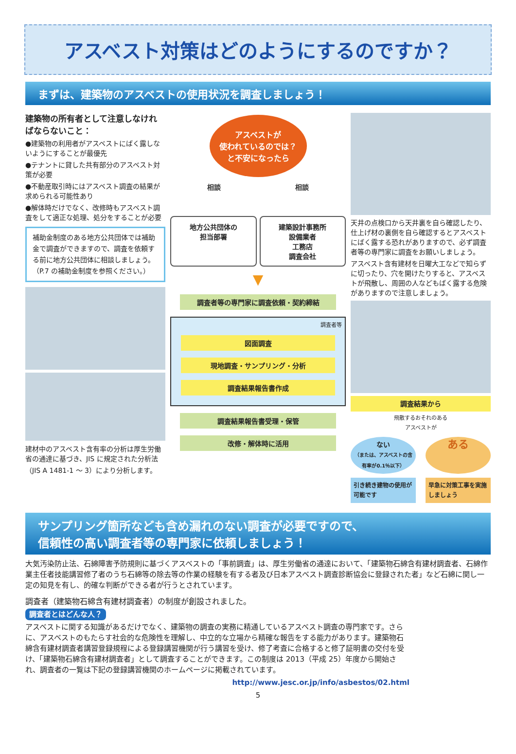アスベスト対策はどのようにするのですか？
まずは、建築物のアスベストの使用状況を調査しましょう！
建築物の所有者として注意しなければならないこと：
●建築物の利用者がアスベストにばく露しないようにすることが最優先
●テナントに貸した共有部分のアスベスト対策が必要
●不動産取引時にはアスベスト調査の結果が求められる可能性あり
●解体時だけでなく、改修時もアスベスト調査をして適正な処理、処分をすることが必要
補助金制度のある地方公共団体では補助金で調査ができますので、調査を依頼する前に地方公共団体に相談しましょう。（P.7 の補助金制度を参照ください。）
建材中のアスベスト含有率の分析は厚生労働省の通達に基づき、JIS に規定された分析法（JIS A 1481-1 ～ 3）により分析します。
アスベストが
使われているのでは？
と不安になったら
相談 相談
地方公共団体の
担当部署
建築設計事務所
設備業者
工務店
調査会社
▼
調査者等の専門家に調査依頼・契約締結
調査者等
図面調査
現地調査・サンプリング・分析
調査結果報告書作成
調査結果報告書受理・保管
改修・解体時に活用
天井の点検口から天井裏を自ら確認したり、仕上げ材の裏側を自ら確認するとアスベストにばく露する恐れがありますので、必ず調査者等の専門家に調査をお願いしましょう。
アスベスト含有建材を日曜大工などで知らずに切ったり、穴を開けたりすると、アスベストが飛散し、周囲の人などもばく露する危険がありますので注意しましょう。
調査結果から
飛散するおそれのある
アスベストが
ない
（または、アスベストの含有率が0.1％以下）
ある
引き続き建物の使用が可能です 早急に対策工事を実施しましょう
サンプリング箇所なども含め漏れのない調査が必要ですので、
信頼性の高い調査者等の専門家に依頼しましょう！
大気汚染防止法、石綿障害予防規則に基づくアスベストの「事前調査」は、厚生労働省の通達において、「建築物石綿含有建材調査者、石綿作業主任者技能講習修了者のうち石綿等の除去等の作業の経験を有する者及び日本アスベスト調査診断協会に登録された者」など石綿に関し一定の知見を有し、的確な判断ができる者が行うとされています。
調査者（建築物石綿含有建材調査者）の制度が創設されました。
調査者とはどんな人？
アスベストに関する知識があるだけでなく、建築物の調査の実務に精通しているアスベスト調査の専門家です。さらに、アスベストのもたらす社会的な危険性を理解し、中立的な立場から精確な報告をする能力があります。建築物石綿含有建材調査者講習登録規程による登録講習機関が行う講習を受け、修了考査に合格すると修了証明書の交付を受け、「建築物石綿含有建材調査者」として調査することができます。この制度は 2013（平成 25）年度から開始され、調査者の一覧は下記の登録講習機関のホームページに掲載されています。
http://www.jesc.or.jp/info/asbestos/02.html
5